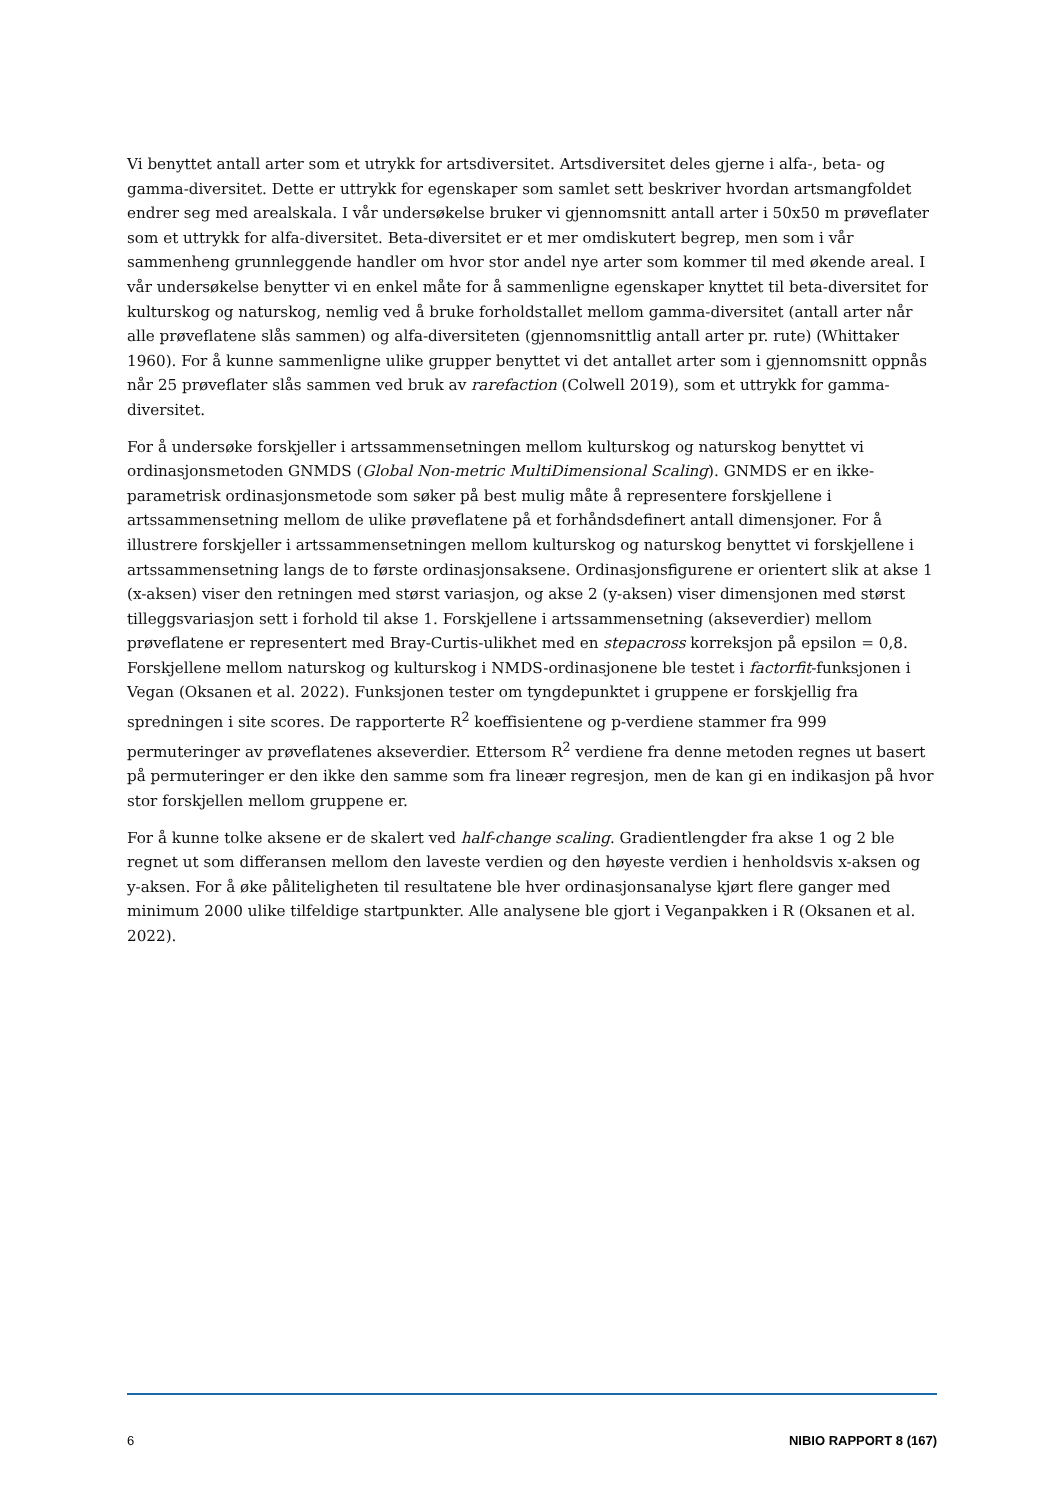Vi benyttet antall arter som et utrykk for artsdiversitet. Artsdiversitet deles gjerne i alfa-, beta- og gamma-diversitet. Dette er uttrykk for egenskaper som samlet sett beskriver hvordan artsmangfoldet endrer seg med arealskala. I vår undersøkelse bruker vi gjennomsnitt antall arter i 50x50 m prøveflater som et uttrykk for alfa-diversitet. Beta-diversitet er et mer omdiskutert begrep, men som i vår sammenheng grunnleggende handler om hvor stor andel nye arter som kommer til med økende areal. I vår undersøkelse benytter vi en enkel måte for å sammenligne egenskaper knyttet til beta-diversitet for kulturskog og naturskog, nemlig ved å bruke forholdstallet mellom gamma-diversitet (antall arter når alle prøveflatene slås sammen) og alfa-diversiteten (gjennomsnittlig antall arter pr. rute) (Whittaker 1960). For å kunne sammenligne ulike grupper benyttet vi det antallet arter som i gjennomsnitt oppnås når 25 prøveflater slås sammen ved bruk av rarefaction (Colwell 2019), som et uttrykk for gamma-diversitet.
For å undersøke forskjeller i artssammensetningen mellom kulturskog og naturskog benyttet vi ordinasjonsmetoden GNMDS (Global Non-metric MultiDimensional Scaling). GNMDS er en ikke-parametrisk ordinasjonsmetode som søker på best mulig måte å representere forskjellene i artssammensetning mellom de ulike prøveflatene på et forhåndsdefinert antall dimensjoner. For å illustrere forskjeller i artssammensetningen mellom kulturskog og naturskog benyttet vi forskjellene i artssammensetning langs de to første ordinasjonsaksene. Ordinasjonsfigurene er orientert slik at akse 1 (x-aksen) viser den retningen med størst variasjon, og akse 2 (y-aksen) viser dimensjonen med størst tilleggsvariasjon sett i forhold til akse 1. Forskjellene i artssammensetning (akseverdier) mellom prøveflatene er representert med Bray-Curtis-ulikhet med en stepacross korreksjon på epsilon = 0,8. Forskjellene mellom naturskog og kulturskog i NMDS-ordinasjonene ble testet i factorfit-funksjonen i Vegan (Oksanen et al. 2022). Funksjonen tester om tyngdepunktet i gruppene er forskjellig fra spredningen i site scores. De rapporterte R<sup>2</sup> koeffisientene og p-verdiene stammer fra 999 permuteringer av prøveflatenes akseverdier. Ettersom R<sup>2</sup> verdiene fra denne metoden regnes ut basert på permuteringer er den ikke den samme som fra lineær regresjon, men de kan gi en indikasjon på hvor stor forskjellen mellom gruppene er.
For å kunne tolke aksene er de skalert ved half-change scaling. Gradientlengder fra akse 1 og 2 ble regnet ut som differansen mellom den laveste verdien og den høyeste verdien i henholdsvis x-aksen og y-aksen. For å øke påliteligheten til resultatene ble hver ordinasjonsanalyse kjørt flere ganger med minimum 2000 ulike tilfeldige startpunkter. Alle analysene ble gjort i Veganpakken i R (Oksanen et al. 2022).
6 NIBIO RAPPORT 8 (167)